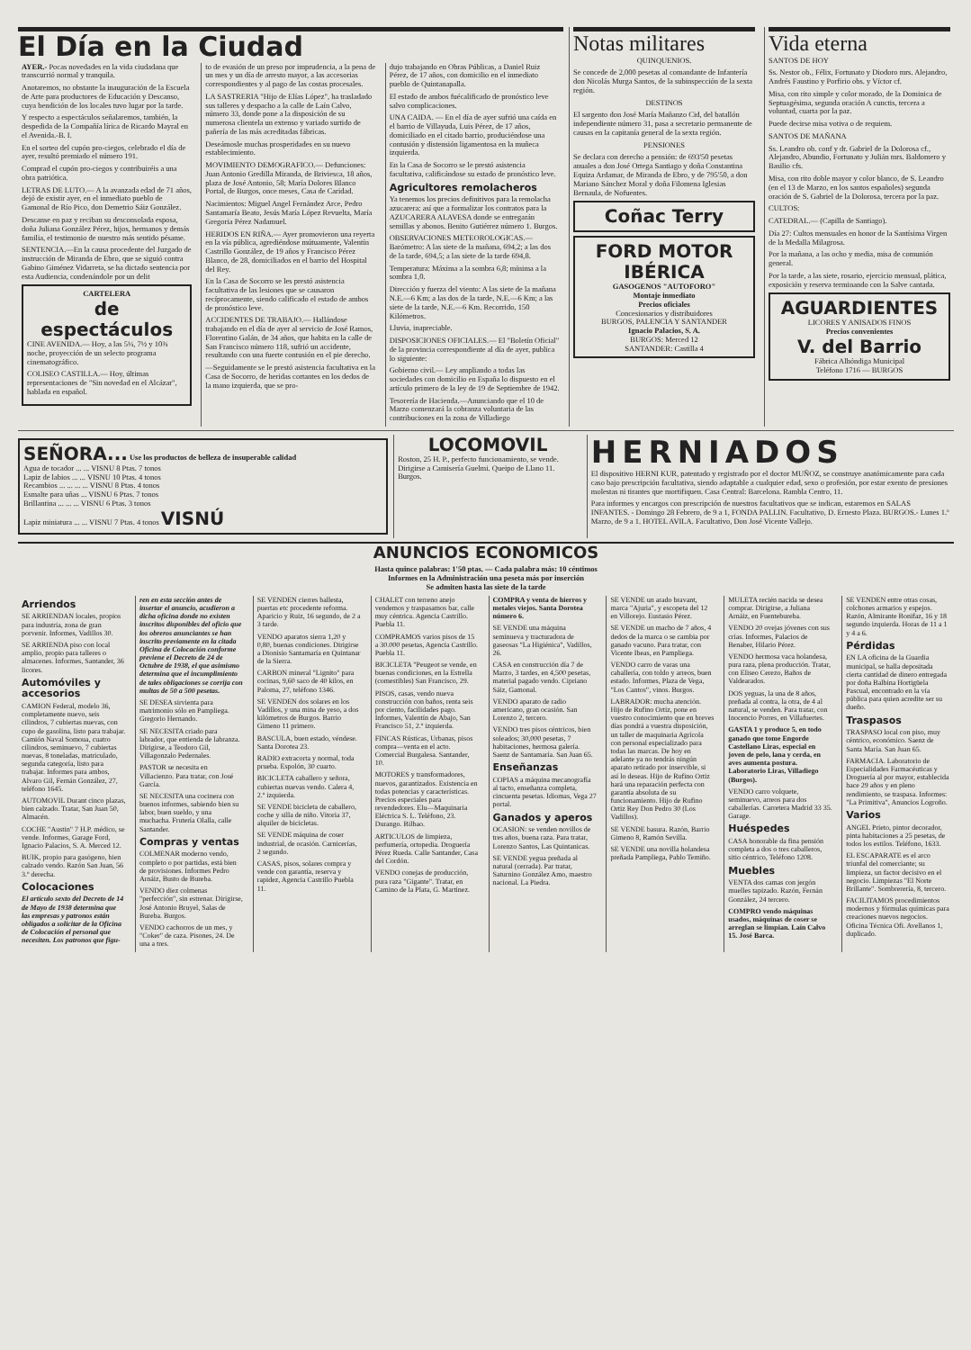El Día en la Ciudad
AYER.- Pocas novedades en la vida ciudadana que transcurrió normal y tranquila.
Anotaremos, no obstante la inauguración de la Escuela de Arte para productores de Educación y Descanso, cuya bendición de los locales tuvo lugar por la tarde.
Y respecto a espectáculos señalaremos, también, la despedida de la Compañía lírica de Ricardo Mayral en el Avenida.-B. I.
En el sorteo del cupón pro-ciegos, celebrado el día de ayer, resultó premiado el número 191.
Comprad el cupón pro-ciegos y contribuiréis a una obra patriótica.
LETRAS DE LUTO.— A la avanzada edad de 71 años, dejó de existir ayer, en el inmediato pueblo de Gamonal de Río Pico, don Demetrio Sáiz González.
Descanse en paz y reciban su desconsolada esposa, doña Juliana González Pérez, hijos, hermanos y demás familia, el testimonio de nuestro más sentido pésame.
SENTENCIA.—En la causa procedente del Juzgado de instrucción de Miranda de Ebro, que se siguió contra Gabino Giménez Vidarreta, se ha dictado sentencia por esta Audiencia, condenándole por un delit
CARTELERA
de espectáculos
CINE AVENIDA.— Hoy, a las 5¼, 7½ y 10¾ noche, proyección de un selecto programa cinematográfico.
COLISEO CASTILLA.— Hoy, últimas representaciones de "Sin novedad en el Alcázar", hablada en español.
to de evasión de un preso por imprudencia, a la pena de un mes y un día de arresto mayor, a las accesorias correspondientes y al pago de las costas procesales.
LA SASTRERIA "Hijo de Elías López", ha trasladado sus talleres y despacho a la calle de Laín Calvo, número 33, donde pone a la disposición de su numerosa clientela un extenso y variado surtido de pañería de las más acreditadas fábricas.
Deseámosle muchas prosperidades en su nuevo establecimiento.
MOVIMIENTO DEMOGRAFICO.— Defunciones: Juan Antonio Gredilla Miranda, de Briviesca, 18 años, plaza de José Antonio, 58; María Dolores Blanco Portal, de Burgos, once meses, Casa de Caridad.
Nacimientos: Miguel Angel Fernández Arce, Pedro Santamaría Beato, Jesús María López Revuelta, María Gregoria Pérez Nadamuel.
HERIDOS EN RIÑA.— Ayer promovieron una reyerta en la vía pública, agrediéndose mútuamente, Valentín Castrillo González, de 19 años y Francisco Pérez Blanco, de 28, domiciliados en el barrio del Hospital del Rey.
En la Casa de Socorro se les prestó asistencia facultativa de las lesiones que se causaron recíprocamente, siendo calificado el estado de ambos de pronóstico leve.
ACCIDENTES DE TRABAJO.— Hallándose trabajando en el día de ayer al servicio de José Ramos, Florentino Galán, de 34 años, que habita en la calle de San Francisco número 118, sufrió un accidente, resultando con una fuerte contusión en el pie derecho.
—Seguidamente se le prestó asistencia facultativa en la Casa de Socorro, de heridas cortantes en los dedos de la mano izquierda, que se pro-
dujo trabajando en Obras Públicas, a Daniel Ruiz Pérez, de 17 años, con domicilio en el inmediato pueblo de Quintanapalla.
El estado de ambos fuécalificado de pronóstico leve salvo complicaciones.
UNA CAIDA. — En el día de ayer sufrió una caída en el barrio de Villayuda, Luis Pérez, de 17 años, domiciliado en el citado barrio, produciéndose una contusión y distensión ligamentosa en la muñeca izquierda.
En la Casa de Socorro se le prestó asistencia facultativa, calificándose su estado de pronóstico leve.
Agricultores remolacheros
Ya tenemos los precios definitivos para la remolacha azucarera: así que a formalizar los contratos para la AZUCARERA ALAVESA donde se entregarán semillas y abonos. Benito Gutiérrez número 1. Burgos.
OBSERVACIONES METEOROLOGICAS.—Barómetro: A las siete de la mañana, 694,2; a las dos de la tarde, 694,5; a las siete de la tarde 694,8.
Temperatura: Máxima a la sombra 6,8; mínima a la sombra 1,0.
Dirección y fuerza del viento: A las siete de la mañana N.E.—6 Km; a las dos de la tarde, N.E.—6 Km; a las siete de la tarde, N.E.—6 Km. Recorrido, 150 Kilómetros.
Lluvia, inapreciable.
DISPOSICIONES OFICIALES.— El "Boletín Oficial" de la provincia correspondiente al día de ayer, publica lo siguiente:
Gobierno civil.— Ley ampliando a todas las sociedades con domicilio en España lo dispuesto en el artículo primero de la ley de 19 de Septiembre de 1942.
Tesorería de Hacienda.—Anunciando que el 10 de Marzo comenzará la cobranza voluntaria de las contribuciones en la zona de Villadiego
Notas militares
QUINQUENIOS.
Se concede de 2,000 pesetas al comandante de Infantería don Nicolás Murga Santos, de la subinspección de la sexta región.
DESTINOS
El sargento don José María Mañanzo Cid, del batallón independiente número 31, pasa a secretario permanente de causas en la capitanía general de la sexta región.
PENSIONES
Se declara con derecho a pensión: de 693'50 pesetas anuales a don José Ortega Santiago y doña Constantina Equiza Ardamar, de Miranda de Ebro, y de 795'50, a don Mariano Sánchez Moral y doña Filomena Iglesias Bernaula, de Nofuentes.
Coñac Terry
FORD MOTOR IBÉRICA
GASOGENOS "AUTOFORO"
Montaje inmediato
Precios oficiales
Concesionarios y distribuidores
BURGOS, PALENCIA Y SANTANDER
Ignacio Palacios, S. A.
BURGOS: Merced 12
SANTANDER: Castilla 4
Vida eterna
SANTOS DE HOY
Ss. Nestor ob., Félix, Fortunato y Diodoro mrs. Alejandro, Andrés Faustino y Porfirio obs. y Víctor cf.
Misa, con rito simple y color morado, de la Dominica de Septuagésima, segunda oración A cunctis, tercera a voluntad, cuarta por la paz.
Puede decirse misa votiva o de requiem.
SANTOS DE MAÑANA
Ss. Leandro ob. conf y dr. Gabriel de la Dolorosa cf., Alejandro, Abundio, Fortunato y Julián mrs. Baldomero y Basilio cfs.
Misa, con rito doble mayor y color blanco, de S. Leandro (en el 13 de Marzo, en los santos españoles) segunda oración de S. Gabriel de la Dolorosa, tercera por la paz.
CULTOS:
CATEDRAL.— (Capilla de Santiago).
Día 27: Cultos mensuales en honor de la Santísima Virgen de la Medalla Milagrosa.
Por la mañana, a las ocho y media, misa de comunión general.
Por la tarde, a las siete, rosario, ejercicio mensual, plática, exposición y reserva terminando con la Salve cantada.
AGUARDIENTES
LICORES Y ANISADOS FINOS
Precios convenientes
V. del Barrio
Fábrica Alhóndiga Municipal
Teléfono 1716 — BURGOS
SEÑORA... Use los productos de belleza de insuperable calidad
Agua de tocador ... ... VISNU 8 Ptas. 7 tonos
Lapiz de labios ... ... VISNU 10 Ptas. 4 tonos
Recambios ... ... ... ... VISNU 8 Ptas. 4 tonos
Esmalte para uñas ... VISNU 6 Ptas. 7 tonos
Brillantina ... ... ... VISNU 6 Ptas. 3 tonos
Lapiz miniatura ... ... VISNU 7 Ptas. 4 tonos VISNÚ
LOCOMOVIL
Roston, 25 H. P., perfecto funcionamiento, se vende. Dirigirse a Camisería Guelmi. Queipo de Llano 11. Burgos.
HERNIADOS
El dispositivo HERNI KUR, patentado y registrado por el doctor MUÑOZ, se construye anatómicamente para cada caso bajo prescripción facultativa, siendo adaptable a cualquier edad, sexo o profesión, por estar exento de presiones molestas ni tirantes que mortifiquen. Casa Central: Barcelona. Rambla Centro, 11.
Para informes y encargos con prescripción de nuestros facultativos que se indican, estaremos en SALAS INFANTES. - Domingo 28 Febrero, de 9 a 1, FONDA PALLIN. Facultativo, D. Ernesto Plaza. BURGOS.- Lunes 1.º Marzo, de 9 a 1. HOTEL AVILA. Facultativo, Don José Vicente Vallejo.
ANUNCIOS ECONOMICOS
Hasta quince palabras: 1'50 ptas. — Cada palabra más: 10 céntimos
Informes en la Administración una peseta más por inserción
Se admiten hasta las siete de la tarde
Arriendos
SE ARRIENDAN locales, propios para industria, zona de gran porvenir. Informes, Vadillos 30.
SE ARRIENDA piso con local amplio, propio para talleres o almacenes. Informes, Santander, 36 licores.
Automóviles y accesorios
CAMION Federal, modelo 36, completamente nuevo, seis cilindros, 7 cubiertas nuevas, con cupo de gasolina, listo para trabajar. Camión Naval Somoua, cuatro cilindros, seminuevo, 7 cubiertas nuevas, 8 toneladas, matriculado, segunda categoría, listo para trabajar. Informes para ambos, Alvaro Gil, Fernán González, 27, teléfono 1645.
AUTOMOVIL Durant cinco plazas, bien calzado. Tratar, San Juan 50, Almacén.
COCHE "Austin" 7 H.P. médico, se vende. Informes, Garage Ford, Ignacio Palacios, S. A. Merced 12.
BUIK, propio para gasógeno, bien calzado vendo. Razón San Juan, 56 3.º derecha.
Colocaciones
El artículo sexto del Decreto de 14 de Mayo de 1938 determina que las empresas y patronos están obligados a solicitar de la Oficina de Colocación el personal que necesiten. Los patronos que figu-
ren en esta sección antes de insertar el anuncio, acudieron a dicha oficina donde no existen inscritos disponibles del oficio que los obreros anunciantes se han inscrito previamente en la citada Oficina de Colocación conforme previene el Decreto de 24 de Octubre de 1938, el que asimismo determina que el incumplimiento de tales obligaciones se corrija con multas de 50 a 500 pesetas.
SE DESEA sirvienta para matrimonio sólo en Pampliega. Gregorio Hernando.
SE NECESITA criado para labrador, que entienda de labranza. Dirigirse, a Teodoro Gil, Villagonzalo Pedernales.
PASTOR se necesita en Villacienzo. Para tratar, con José García.
SE NECESITA una cocinera con buenos informes, sabiendo bien su labor, buen sueldo, y una muchacha. Frutería Olalla, calle Santander.
Compras y ventas
COLMENAR moderno vendo, completo o por partidas, está bien de provisiones. Informes Pedro Arnáiz, Busto de Bureba.
VENDO diez colmenas "perfección", sin estrenar. Dirigirse, José Antonio Bruyel, Salas de Bureba. Burgos.
VENDO cachorros de un mes, y "Coker" de caza. Pisones, 24. De una a tres.
SE VENDEN cierres ballesta, puertas etc procedente reforma. Aparicio y Ruiz, 16 segundo, de 2 a 3 tarde.
VENDO aparatos sierra 1,20 y 0,80, buenas condiciones. Dirigirse a Dionisio Santamaría en Quintanar de la Sierra.
CARBON mineral "Lignito" para cocinas, 9,60 saco de 40 kilos, en Paloma, 27, teléfono 1346.
SE VENDEN dos solares en los Vadillos, y una mina de yeso, a dos kilómetros de Burgos. Barrio Gimeno 11 primero.
BASCULA, buen estado, véndese. Santa Dorotea 23.
RADIO extracorta y normal, toda prueba. Espolón, 30 cuarto.
BICICLETA caballero y señora, cubiertas nuevas vendo. Calera 4, 2.º izquierda.
SE VENDE bicicleta de caballero, coche y silla de niño. Vitoria 37, alquiler de bicicletas.
SE VENDE máquina de coser industrial, de ocasión. Carnicerías, 2 segundo.
CASAS, pisos, solares compra y vende con garantía, reserva y rapidez, Agencia Castrillo Puebla 11.
CHALET con terreno anejo vendemos y traspasamos bar, calle muy céntrica. Agencia Castrillo. Puebla 11.
COMPRAMOS varios pisos de 15 a 30.000 pesetas, Agencia Castrillo. Puebla 11.
BICICLETA "Peugeot se vende, en buenas condiciones, en la Estrella (comestibles) San Francisco, 29.
PISOS, casas, vendo nueva construcción con baños, renta seis por ciento, facilidades pago. Informes, Valentín de Abajo, San Francisco 51, 2.º izquierda.
FINCAS Rústicas, Urbanas, pisos compra—venta en el acto. Comercial Burgalesa. Santander, 10.
MOTORES y transformadores, nuevos, garantizados. Existencia en todas potencias y características. Precios especiales para revendedores. Elu—Maquinaria Eléctrica S. L. Teléfono, 23. Durango. Bilbao.
ARTICULOS de limpieza, perfumería, ortopedia. Droguería Pérez Rueda. Calle Santander, Casa del Cordón.
VENDO conejas de producción, pura raza "Gigante". Tratar, en Camino de la Plata, G. Martínez.
COMPRA y venta de hierros y metales viejos. Santa Dorotea número 6.
SE VENDE una máquina seminueva y tracturadora de gaseosas "La Higiénica", Vadillos, 26.
CASA en construcción día 7 de Marzo, 3 tardes, en 4,500 pesetas, material pagado vendo. Cipriano Sáiz, Gamonal.
VENDO aparato de radio americano, gran ocasión. San Lorenzo 2, tercero.
VENDO tres pisos céntricos, bien soleados; 30,000 pesetas, 7 habitaciones, hermosa galería. Saenz de Santamaría. San Juan 65.
Enseñanzas
COPIAS a máquina mecanografía al tacto, enseñanza completa, cincuenta pesetas. Idiomas, Vega 27 portal.
Ganados y aperos
OCASION: se venden novillos de tres años, buena raza. Para tratar, Lorenzo Santos, Las Quintanicas.
SE VENDE yegua preñada al natural (cerrada). Par tratar, Saturnino González Amo, maestro nacional. La Piedra.
SE VENDE un arado bravant, marca "Ajuria", y escopeta del 12 en Villorejo. Eustasio Pérez.
SE VENDE un macho de 7 años, 4 dedos de la marca o se cambia por ganado vacuno. Para tratar, con Vicente Ibeas, en Pampliega.
VENDO carro de varas una caballería, con toldo y arreos, buen estado. Informes, Plaza de Vega, "Los Cantos", vinos. Burgos.
LABRADOR: mucha atención. Hijo de Rufino Ortiz, pone en vuestro conocimiento que en breves días pondrá a vuestra disposición, un taller de maquinaria Agrícola con personal especializado para todas las marcas. De hoy en adelante ya no tendrás ningún aparato retirado por inservible, si así lo deseas. Hijo de Rufino Ortiz hará una reparación perfecta con garantía absoluta de su funcionamiento. Hijo de Rufino Ortiz Rey Don Pedro 30 (Los Vadillos).
SE VENDE basura. Razón, Barrio Gimeno 8, Ramón Sevilla.
SE VENDE una novilla holandesa preñada Pampliega, Pablo Temiño.
MULETA recién nacida se desea comprar. Dirigirse, a Juliana Arnáiz, en Fuentebureba.
VENDO 20 ovejas jóvenes con sus crías. Informes, Palacios de Benaber, Hilario Pérez.
VENDO hermosa vaca holandesa, pura raza, plena producción. Tratar, con Eliseo Cerezo, Baños de Valdearados.
DOS yeguas, la una de 8 años, preñada al contra, la otra, de 4 al natural, se venden. Para tratar, con Inocencio Porres, en Villafuertes.
GASTA 1 y produce 5, en todo ganado que tome Engorde Castellano Liras, especial en joven de pelo, lana y cerda, en aves aumenta postura. Laboratorio Liras, Villadiego (Burgos).
VENDO carro volquete, seminuevo, arreos para dos caballerías. Carretera Madrid 33 35. Garage.
Huéspedes
CASA honorable da fina pensión completa a dos o tres caballeros, sitio céntrico, Teléfono 1208.
Muebles
VENTA dos camas con jergón muelles tapizado. Razón, Fernán González, 24 tercero.
COMPRO vendo máquinas usados, máquinas de coser se arreglan se limpian. Laín Calvo 15. José Barca.
SE VENDEN entre otras cosas, colchones armarios y espejos. Razón, Almirante Bonifaz, 16 y 18 segundo izquierda. Horas de 11 a 1 y 4 a 6.
Pérdidas
EN LA oficina de la Guardia municipal, se halla depositada cierta cantidad de dinero entregada por doña Balbina Hortigüela Pascual, encontrado en la vía pública para quien acredite ser su dueño.
Traspasos
TRASPASO local con piso, muy céntrico, económico. Saenz de Santa María. San Juan 65.
FARMACIA. Laboratorio de Especialidades Farmacéuticas y Droguería al por mayor, establecida hace 29 años y en pleno rendimiento, se traspasa. Informes: "La Primitiva", Anuncios Logroño.
Varios
ANGEL Prieto, pintor decorador, pinta habitaciones a 25 pesetas, de todos los estilos. Teléfono, 1633.
EL ESCAPARATE es el arco triunfal del comerciante; su limpieza, un factor decisivo en el negocio. Limpiezas "El Norte Brillante". Sombrerería, 8, tercero.
FACILITAMOS procedimientos modernos y fórmulas químicas para creaciones nuevos negocios. Oficina Técnica Ofi. Avellanos 1, duplicado.